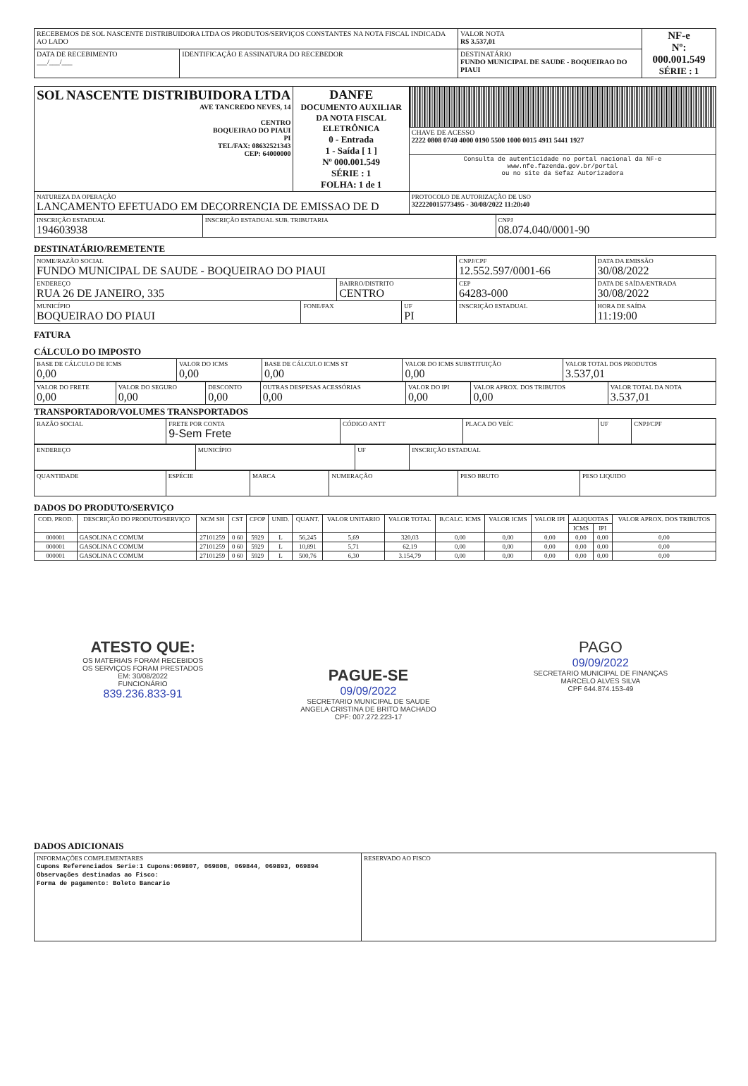| RECEBEMOS DE SOL NASCENTE DISTRIBUIDORA LTDA OS PRODUTOS/SERVIÇOS CONSTANTES NA NOTA FISCAL INDICADA AO LADO | | | VALOR NOTA R$ 3.537,01 | NF-e Nº: 000.001.549 SÉRIE : 1 |
| DATA DE RECEBIMENTO ___/___/___ | IDENTIFICAÇÃO E ASSINATURA DO RECEBEDOR | DESTINATÁRIO FUNDO MUNICIPAL DE SAUDE - BOQUEIRAO DO PIAUI | | |
| SOL NASCENTE DISTRIBUIDORA LTDA AVE TANCREDO NEVES, 14 CENTRO BOQUEIRAO DO PIAUI PI TEL/FAX: 08632521343 CEP: 64000000 | DANFE DOCUMENTO AUXILIAR DA NOTA FISCAL ELETRÔNICA 0 - Entrada 1 - Saída [ 1 ] Nº 000.001.549 SÉRIE : 1 FOLHA: 1 de 1 | |
| | | CHAVE DE ACESSO 2222 0808 0740 4000 0190 5500 1000 0015 4911 5441 1927 |
| | | Consulta de autenticidade no portal nacional da NF-e www.nfe.fazenda.gov.br/portal ou no site da Sefaz Autorizadora |
| NATUREZA DA OPERAÇÃO LANCAMENTO EFETUADO EM DECORRENCIA DE EMISSAO DE D | | PROTOCOLO DE AUTORIZAÇÃO DE USO 322220015773495 - 30/08/2022 11:20:40 |
| INSCRIÇÃO ESTADUAL 194603938 | INSCRIÇÃO ESTADUAL SUB. TRIBUTARIA | CNPJ 08.074.040/0001-90 |
DESTINATÁRIO/REMETENTE
| NOME/RAZÃO SOCIAL FUNDO MUNICIPAL DE SAUDE - BOQUEIRAO DO PIAUI | | | | CNPJ/CPF 12.552.597/0001-66 | | DATA DA EMISSÃO 30/08/2022 |
| ENDEREÇO RUA 26 DE JANEIRO, 335 | | BAIRRO/DISTRITO CENTRO | | | CEP 64283-000 | DATA DE SAÍDA/ENTRADA 30/08/2022 |
| MUNICÍPIO BOQUEIRAO DO PIAUI | FONE/FAX | | UF PI | INSCRIÇÃO ESTADUAL | | HORA DE SAÍDA 11:19:00 |
FATURA
CÁLCULO DO IMPOSTO
| BASE DE CÁLCULO DE ICMS 0,00 | VALOR DO ICMS 0,00 | BASE DE CÁLCULO ICMS ST 0,00 | VALOR DO ICMS SUBSTITUIÇÃO 0,00 | VALOR TOTAL DOS PRODUTOS 3.537,01 |
| VALOR DO FRETE 0,00 | VALOR DO SEGURO 0,00 | DESCONTO 0,00 | OUTRAS DESPESAS ACESSÓRIAS 0,00 | VALOR DO IPI 0,00 | VALOR APROX. DOS TRIBUTOS 0,00 | VALOR TOTAL DA NOTA 3.537,01 |
TRANSPORTADOR/VOLUMES TRANSPORTADOS
| RAZÃO SOCIAL | FRETE POR CONTA 9-Sem Frete | CÓDIGO ANTT | PLACA DO VEÍC | UF | CNPJ/CPF |
| ENDEREÇO | MUNICÍPIO | UF | INSCRIÇÃO ESTADUAL |
| QUANTIDADE | ESPÉCIE | MARCA | NUMERAÇÃO | PESO BRUTO | PESO LIQUIDO |
DADOS DO PRODUTO/SERVIÇO
| COD. PROD. | DESCRIÇÃO DO PRODUTO/SERVIÇO | NCM SH | CST | CFOP | UNID. | QUANT. | VALOR UNITARIO | VALOR TOTAL | B.CALC. ICMS | VALOR ICMS | VALOR IPI | ALIQUOTAS | | VALOR APROX. DOS TRIBUTOS |
| --- | --- | --- | --- | --- | --- | --- | --- | --- | --- | --- | --- | --- | --- | --- |
| | | | | | | | | | | | | ICMS | IPI | |
| 000001 | GASOLINA C COMUM | 27101259 | 0 60 | 5929 | L | 56,245 | 5,69 | 320,03 | 0,00 | 0,00 | 0,00 | 0,00 | 0,00 | 0,00 |
| 000001 | GASOLINA C COMUM | 27101259 | 0 60 | 5929 | L | 10,891 | 5,71 | 62,19 | 0,00 | 0,00 | 0,00 | 0,00 | 0,00 | 0,00 |
| 000001 | GASOLINA C COMUM | 27101259 | 0 60 | 5929 | L | 500,76 | 6,30 | 3.154,79 | 0,00 | 0,00 | 0,00 | 0,00 | 0,00 | 0,00 |
ATESTO QUE:
OS MATERIAIS FORAM RECEBIDOS
OS SERVIÇOS FORAM PRESTADOS
EM: 30/08/2022
FUNCIONÁRIO
839.236.833-91
PAGUE-SE
09/09/2022
SECRETARIO MUNICIPAL DE SAUDE
ANGELA CRISTINA DE BRITO MACHADO
CPF: 007.272.223-17
PAGO
09/09/2022
SECRETARIO MUNICIPAL DE FINANÇAS
MARCELO ALVES SILVA
CPF 644.874.153-49
DADOS ADICIONAIS
| INFORMAÇÕES COMPLEMENTARES Cupons Referenciados Serie:1 Cupons:069807, 069808, 069844, 069893, 069894 Observações destinadas ao Fisco: Forma de pagamento: Boleto Bancario | RESERVADO AO FISCO |